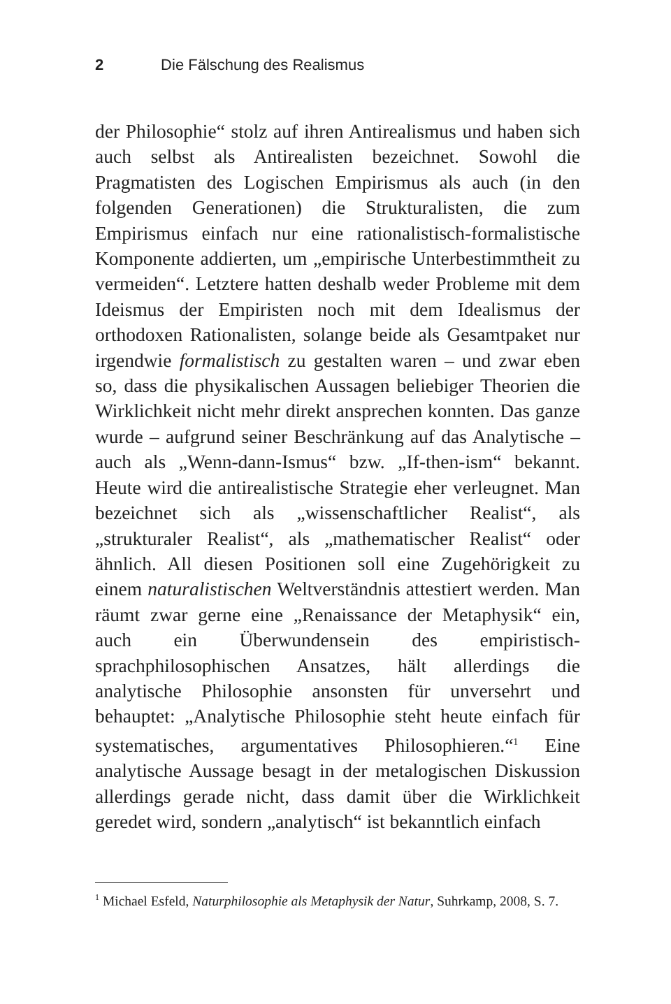2 Die Fälschung des Realismus
der Philosophie“ stolz auf ihren Antirealismus und haben sich auch selbst als Antirealisten bezeichnet. Sowohl die Pragmatisten des Logischen Empirismus als auch (in den folgenden Generationen) die Strukturalisten, die zum Empirismus einfach nur eine rationalistisch-formalistische Komponente addierten, um „empirische Unterbestimmtheit zu vermeiden“. Letztere hatten deshalb weder Probleme mit dem Ideismus der Empiristen noch mit dem Idealismus der orthodoxen Rationalisten, solange beide als Gesamtpaket nur irgendwie formalistisch zu gestalten waren – und zwar eben so, dass die physikalischen Aussagen beliebiger Theorien die Wirklichkeit nicht mehr direkt ansprechen konnten. Das ganze wurde – aufgrund seiner Beschränkung auf das Analytische – auch als „Wenn-dann-Ismus“ bzw. „If-then-ism“ bekannt. Heute wird die antirealistische Strategie eher verleugnet. Man bezeichnet sich als „wissenschaftlicher Realist“, als „struktura­ler Realist“, als „mathematischer Realist“ oder ähnlich. All diesen Positionen soll eine Zugehörigkeit zu einem naturalistischen Weltverständnis attestiert werden. Man räumt zwar gerne eine „Renaissance der Metaphysik“ ein, auch ein Überwundensein des empiristisch-sprachphilosophischen Ansatzes, hält allerdings die analytische Philosophie ansonsten für unversehrt und behauptet: „Analytische Philosophie steht heute einfach für systematisches, argumentatives Philosophieren.“<sup>1</sup> Eine analytische Aussage besagt in der metalogischen Diskussion allerdings gerade nicht, dass damit über die Wirklichkeit geredet wird, sondern „analytisch“ ist bekanntlich einfach
<sup>1</sup> Michael Esfeld, Naturphilosophie als Metaphysik der Natur, Suhrkamp, 2008, S. 7.